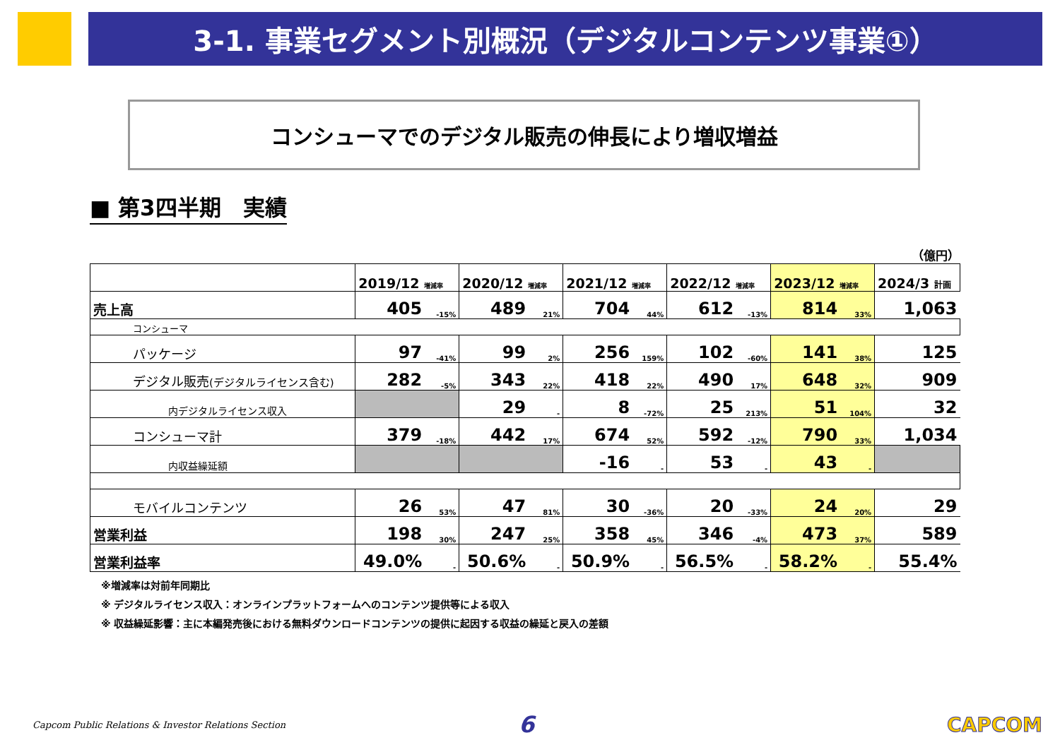3-1. 事業セグメント別概況（デジタルコンテンツ事業①）
コンシューマでのデジタル販売の伸長により増収増益
■ 第3四半期　実績
（億円）
| | 2019/12 増減率 | | 2020/12 増減率 | | 2021/12 増減率 | | 2022/12 増減率 | | 2023/12 増減率 | | 2024/3 計画 |
| 売上高 | 405 | -15% | 489 | 21% | 704 | 44% | 612 | -13% | 814 | 33% | 1,063 |
| コンシューマ | | | | | | | | | | | |
| パッケージ | 97 | -41% | 99 | 2% | 256 | 159% | 102 | -60% | 141 | 38% | 125 |
| デジタル販売 (デジタルライセンス含む) | 282 | -5% | 343 | 22% | 418 | 22% | 490 | 17% | 648 | 32% | 909 |
| 内デジタルライセンス収入 | | | 29 | - | 8 | -72% | 25 | 213% | 51 | 104% | 32 |
| コンシューマ計 | 379 | -18% | 442 | 17% | 674 | 52% | 592 | -12% | 790 | 33% | 1,034 |
| 内収益繰延額 | | | | | -16 | - | 53 | - | 43 | - | |
| モバイルコンテンツ | 26 | 53% | 47 | 81% | 30 | -36% | 20 | -33% | 24 | 20% | 29 |
| 営業利益 | 198 | 30% | 247 | 25% | 358 | 45% | 346 | -4% | 473 | 37% | 589 |
| 営業利益率 | 49.0% | - | 50.6% | - | 50.9% | - | 56.5% | - | 58.2% | - | 55.4% |
※増減率は対前年同期比
※ デジタルライセンス収入：オンラインプラットフォームへのコンテンツ提供等による収入
※ 収益繰延影響：主に本編発売後における無料ダウンロードコンテンツの提供に起因する収益の繰延と戻入の差額
Capcom Public Relations & Investor Relations Section 6 CAPCOM